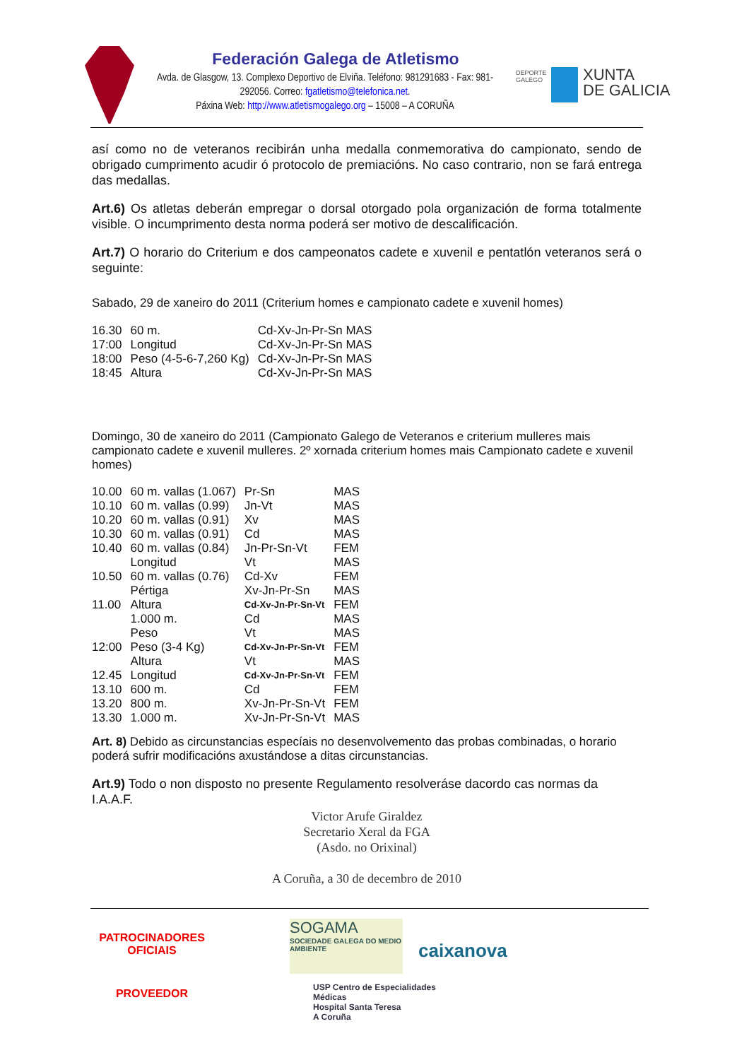Federación Galega de Atletismo
Avda. de Glasgow, 13. Complexo Deportivo de Elviña. Teléfono: 981291683 - Fax: 981-292056. Correo: fgatletismo@telefonica.net.
Páxina Web: http://www.atletismogalego.org – 15008 – A CORUÑA
DEPORTE
GALEGO
XUNTA
DE GALICIA
así como no de veteranos recibirán unha medalla conmemorativa do campionato, sendo de obrigado cumprimento acudir ó protocolo de premiacións. No caso contrario, non se fará entrega das medallas.
Art.6) Os atletas deberán empregar o dorsal otorgado pola organización de forma totalmente visible. O incumprimento desta norma poderá ser motivo de descalificación.
Art.7) O horario do Criterium e dos campeonatos cadete e xuvenil e pentatlón veteranos será o seguinte:
Sabado, 29 de xaneiro do 2011 (Criterium homes e campionato cadete e xuvenil homes)
| 16.30 | 60 m. | Cd-Xv-Jn-Pr-Sn MAS |
| 17:00 | Longitud | Cd-Xv-Jn-Pr-Sn MAS |
| 18:00 | Peso (4-5-6-7,260 Kg) | Cd-Xv-Jn-Pr-Sn MAS |
| 18:45 | Altura | Cd-Xv-Jn-Pr-Sn MAS |
Domingo, 30 de xaneiro do 2011 (Campionato Galego de Veteranos e criterium mulleres mais campionato cadete e xuvenil mulleres. 2º xornada criterium homes mais Campionato cadete e xuvenil homes)
| 10.00 | 60 m. vallas (1.067) | Pr-Sn | MAS |
| 10.10 | 60 m. vallas (0.99) | Jn-Vt | MAS |
| 10.20 | 60 m. vallas (0.91) | Xv | MAS |
| 10.30 | 60 m. vallas (0.91) | Cd | MAS |
| 10.40 | 60 m. vallas (0.84) | Jn-Pr-Sn-Vt | FEM |
| | Longitud | Vt | MAS |
| 10.50 | 60 m. vallas (0.76) | Cd-Xv | FEM |
| | Pértiga | Xv-Jn-Pr-Sn | MAS |
| 11.00 | Altura | Cd-Xv-Jn-Pr-Sn-Vt | FEM |
| | 1.000 m. | Cd | MAS |
| | Peso | Vt | MAS |
| 12:00 | Peso (3-4 Kg) | Cd-Xv-Jn-Pr-Sn-Vt | FEM |
| | Altura | Vt | MAS |
| 12.45 | Longitud | Cd-Xv-Jn-Pr-Sn-Vt | FEM |
| 13.10 | 600 m. | Cd | FEM |
| 13.20 | 800 m. | Xv-Jn-Pr-Sn-Vt | FEM |
| 13.30 | 1.000 m. | Xv-Jn-Pr-Sn-Vt | MAS |
Art. 8) Debido as circunstancias especíais no desenvolvemento das probas combinadas, o horario poderá sufrir modificacións axustándose a ditas circunstancias.
Art.9) Todo o non disposto no presente Regulamento resolveráse dacordo cas normas da I.A.A.F.
Victor Arufe Giraldez
Secretario Xeral da FGA
(Asdo. no Orixinal)
A Coruña, a 30 de decembro de 2010
PATROCINADORES
OFICIAIS
PROVEEDOR
SOGAMA
SOCIEDADE GALEGA DO MEDIO AMBIENTE
caixanova
USP Centro de Especialidades Médicas
Hospital Santa Teresa
A Coruña